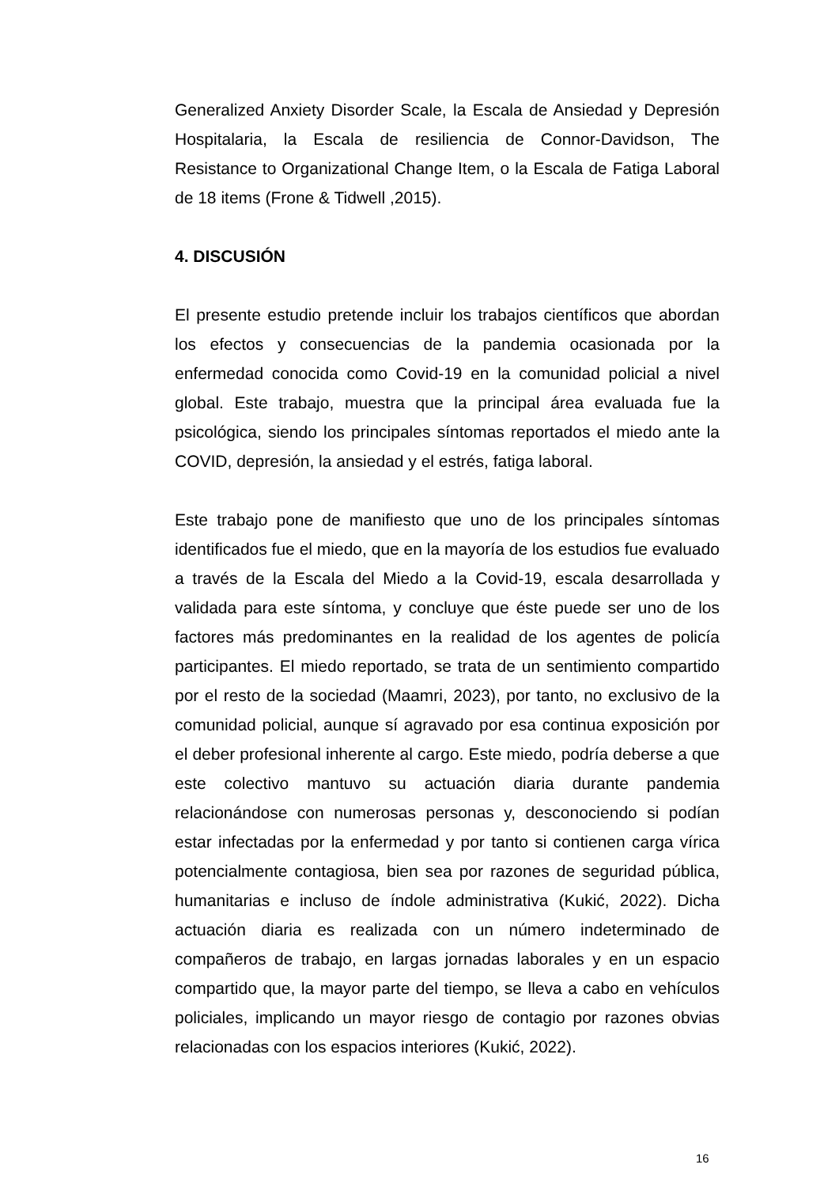Generalized Anxiety Disorder Scale, la Escala de Ansiedad y Depresión Hospitalaria, la Escala de resiliencia de Connor-Davidson, The Resistance to Organizational Change Item, o la Escala de Fatiga Laboral de 18 items (Frone & Tidwell ,2015).
4. DISCUSIÓN
El presente estudio pretende incluir los trabajos científicos que abordan los efectos y consecuencias de la pandemia ocasionada por la enfermedad conocida como Covid-19 en la comunidad policial a nivel global. Este trabajo, muestra que la principal área evaluada fue la psicológica, siendo los principales síntomas reportados el miedo ante la COVID, depresión, la ansiedad y el estrés, fatiga laboral.
Este trabajo pone de manifiesto que uno de los principales síntomas identificados fue el miedo, que en la mayoría de los estudios fue evaluado a través de la Escala del Miedo a la Covid-19, escala desarrollada y validada para este síntoma, y concluye que éste puede ser uno de los factores más predominantes en la realidad de los agentes de policía participantes. El miedo reportado, se trata de un sentimiento compartido por el resto de la sociedad (Maamri, 2023), por tanto, no exclusivo de la comunidad policial, aunque sí agravado por esa continua exposición por el deber profesional inherente al cargo. Este miedo, podría deberse a que este colectivo mantuvo su actuación diaria durante pandemia relacionándose con numerosas personas y, desconociendo si podían estar infectadas por la enfermedad y por tanto si contienen carga vírica potencialmente contagiosa, bien sea por razones de seguridad pública, humanitarias e incluso de índole administrativa (Kukić, 2022). Dicha actuación diaria es realizada con un número indeterminado de compañeros de trabajo, en largas jornadas laborales y en un espacio compartido que, la mayor parte del tiempo, se lleva a cabo en vehículos policiales, implicando un mayor riesgo de contagio por razones obvias relacionadas con los espacios interiores (Kukić, 2022).
16